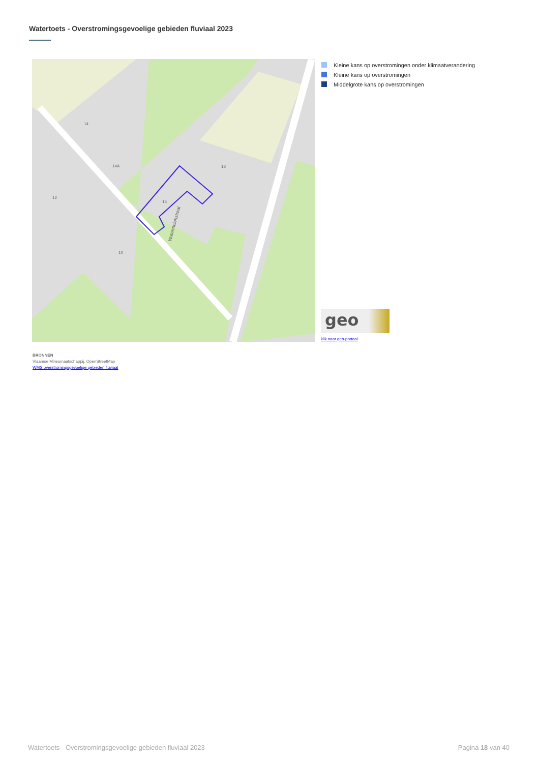Watertoets - Overstromingsgevoelige gebieden fluviaal 2023
Watermolenstraat
14
14A
12
16
18
10
Kleine kans op overstromingen onder klimaatverandering
Kleine kans op overstromingen
Middelgrote kans op overstromingen
geo
klik naar geo-portaal
BRONNEN
Vlaamse Milieumaatschappij, OpenStreetMap
WMS overstromingsgevoelige gebieden fluviaal
Watertoets - Overstromingsgevoelige gebieden fluviaal 2023
Pagina 18 van 40